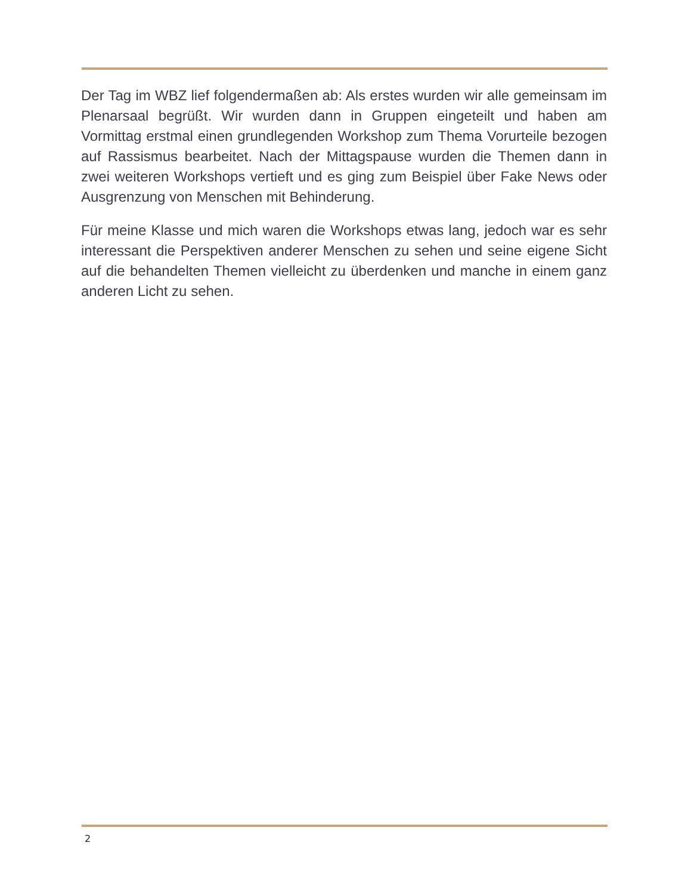Der Tag im WBZ lief folgendermaßen ab: Als erstes wurden wir alle gemeinsam im Plenarsaal begrüßt. Wir wurden dann in Gruppen eingeteilt und haben am Vormittag erstmal einen grundlegenden Workshop zum Thema Vorurteile bezogen auf Rassismus bearbeitet. Nach der Mittagspause wurden die Themen dann in zwei weiteren Workshops vertieft und es ging zum Beispiel über Fake News oder Ausgrenzung von Menschen mit Behinderung.
Für meine Klasse und mich waren die Workshops etwas lang, jedoch war es sehr interessant die Perspektiven anderer Menschen zu sehen und seine eigene Sicht auf die behandelten Themen vielleicht zu überdenken und manche in einem ganz anderen Licht zu sehen.
2